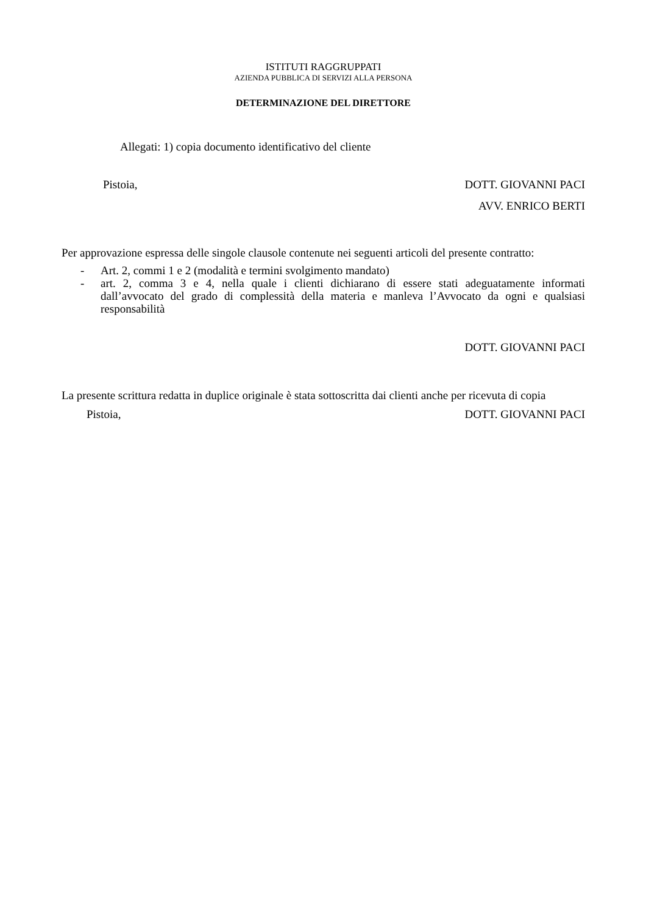ISTITUTI RAGGRUPPATI
AZIENDA PUBBLICA DI SERVIZI ALLA PERSONA
DETERMINAZIONE DEL DIRETTORE
Allegati: 1) copia documento identificativo del cliente
Pistoia, DOTT. GIOVANNI PACI
AVV. ENRICO BERTI
Per approvazione espressa delle singole clausole contenute nei seguenti articoli del presente contratto:
- Art. 2, commi 1 e 2 (modalità e termini svolgimento mandato)
- art. 2, comma 3 e 4, nella quale i clienti dichiarano di essere stati adeguatamente informati dall’avvocato del grado di complessità della materia e manleva l’Avvocato da ogni e qualsiasi responsabilità
DOTT. GIOVANNI PACI
La presente scrittura redatta in duplice originale è stata sottoscritta dai clienti anche per ricevuta di copia
Pistoia, DOTT. GIOVANNI PACI